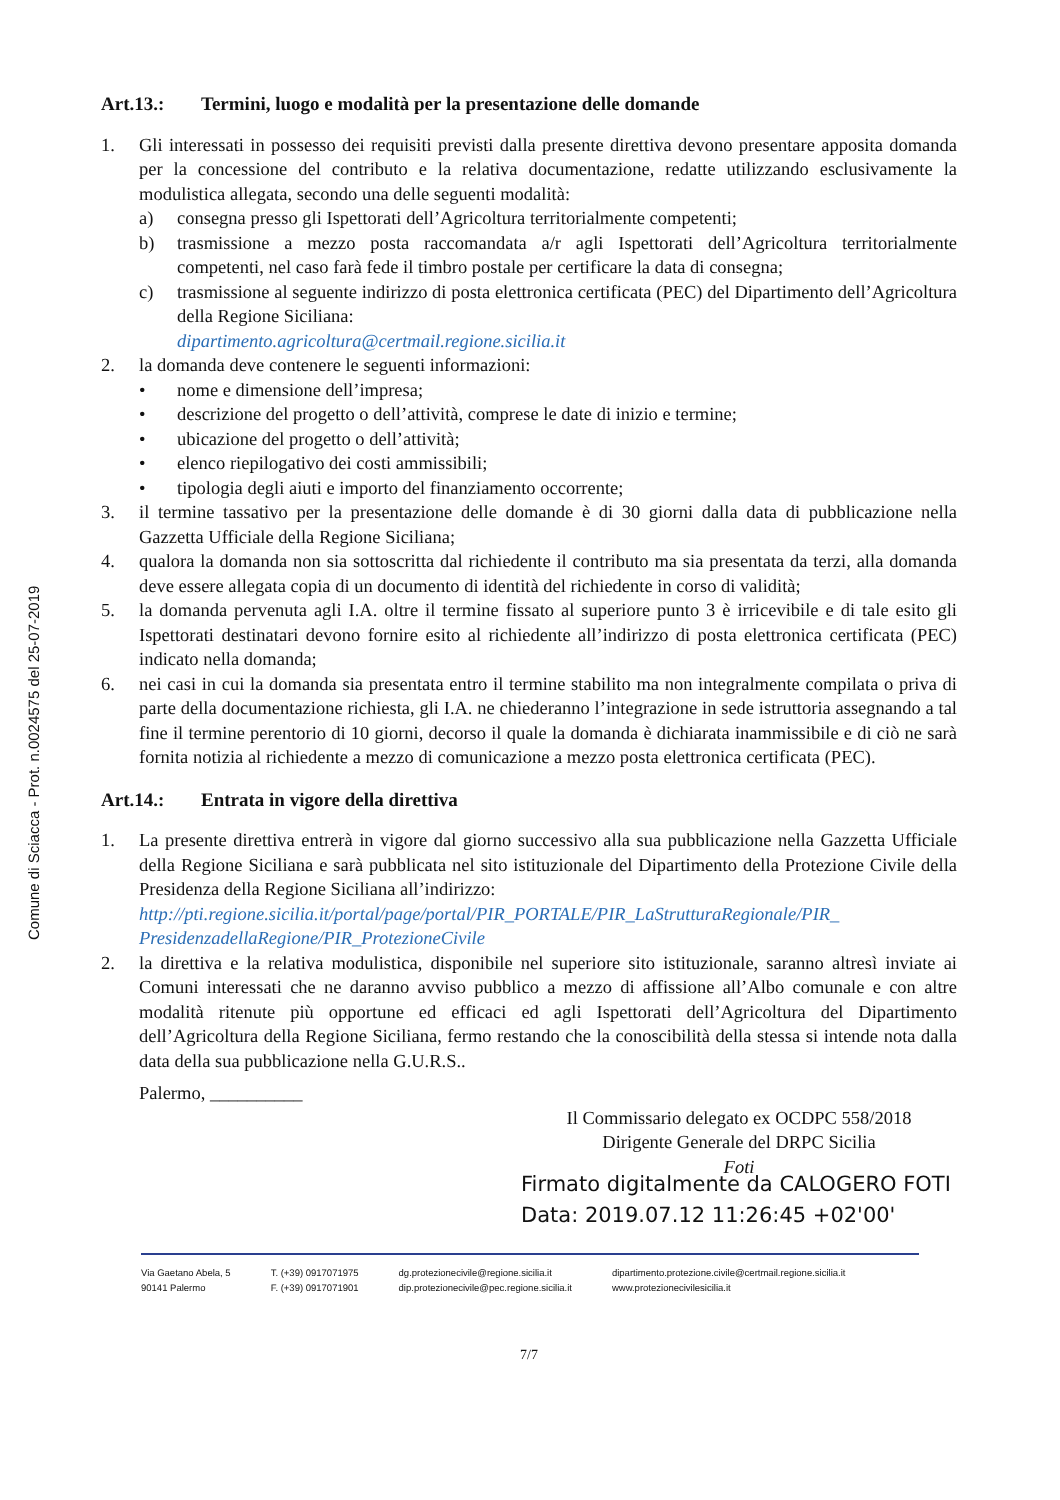Comune di Sciacca - Prot. n.0024575 del 25-07-2019
Art.13.: Termini, luogo e modalità per la presentazione delle domande
1. Gli interessati in possesso dei requisiti previsti dalla presente direttiva devono presentare apposita domanda per la concessione del contributo e la relativa documentazione, redatte utilizzando esclusivamente la modulistica allegata, secondo una delle seguenti modalità:
a) consegna presso gli Ispettorati dell’Agricoltura territorialmente competenti;
b) trasmissione a mezzo posta raccomandata a/r agli Ispettorati dell’Agricoltura territorialmente competenti, nel caso farà fede il timbro postale per certificare la data di consegna;
c) trasmissione al seguente indirizzo di posta elettronica certificata (PEC) del Dipartimento dell’Agricoltura della Regione Siciliana:
dipartimento.agricoltura@certmail.regione.sicilia.it
2. la domanda deve contenere le seguenti informazioni:
• nome e dimensione dell’impresa;
• descrizione del progetto o dell’attività, comprese le date di inizio e termine;
• ubicazione del progetto o dell’attività;
• elenco riepilogativo dei costi ammissibili;
• tipologia degli aiuti e importo del finanziamento occorrente;
3. il termine tassativo per la presentazione delle domande è di 30 giorni dalla data di pubblicazione nella Gazzetta Ufficiale della Regione Siciliana;
4. qualora la domanda non sia sottoscritta dal richiedente il contributo ma sia presentata da terzi, alla domanda deve essere allegata copia di un documento di identità del richiedente in corso di validità;
5. la domanda pervenuta agli I.A. oltre il termine fissato al superiore punto 3 è irricevibile e di tale esito gli Ispettorati destinatari devono fornire esito al richiedente all’indirizzo di posta elettronica certificata (PEC) indicato nella domanda;
6. nei casi in cui la domanda sia presentata entro il termine stabilito ma non integralmente compilata o priva di parte della documentazione richiesta, gli I.A. ne chiederanno l’integrazione in sede istruttoria assegnando a tal fine il termine perentorio di 10 giorni, decorso il quale la domanda è dichiarata inammissibile e di ciò ne sarà fornita notizia al richiedente a mezzo di comunicazione a mezzo posta elettronica certificata (PEC).
Art.14.: Entrata in vigore della direttiva
1. La presente direttiva entrerà in vigore dal giorno successivo alla sua pubblicazione nella Gazzetta Ufficiale della Regione Siciliana e sarà pubblicata nel sito istituzionale del Dipartimento della Protezione Civile della Presidenza della Regione Siciliana all’indirizzo:
http://pti.regione.sicilia.it/portal/page/portal/PIR_PORTALE/PIR_LaStrutturaRegionale/PIR_ PresidenzadellaRegione/PIR_ProtezioneCivile
2. la direttiva e la relativa modulistica, disponibile nel superiore sito istituzionale, saranno altresì inviate ai Comuni interessati che ne daranno avviso pubblico a mezzo di affissione all’Albo comunale e con altre modalità ritenute più opportune ed efficaci ed agli Ispettorati dell’Agricoltura del Dipartimento dell’Agricoltura della Regione Siciliana, fermo restando che la conoscibilità della stessa si intende nota dalla data della sua pubblicazione nella G.U.R.S..
Palermo, __________
Il Commissario delegato ex OCDPC 558/2018
Dirigente Generale del DRPC Sicilia
Foti
Firmato digitalmente da CALOGERO FOTI
Data: 2019.07.12 11:26:45 +02'00'
Via Gaetano Abela, 5
90141 Palermo
T. (+39) 0917071975
F. (+39) 0917071901
dg.protezionecivile@regione.sicilia.it
dip.protezionecivile@pec.regione.sicilia.it
dipartimento.protezione.civile@certmail.regione.sicilia.it
www.protezionecivilesicilia.it
7/7